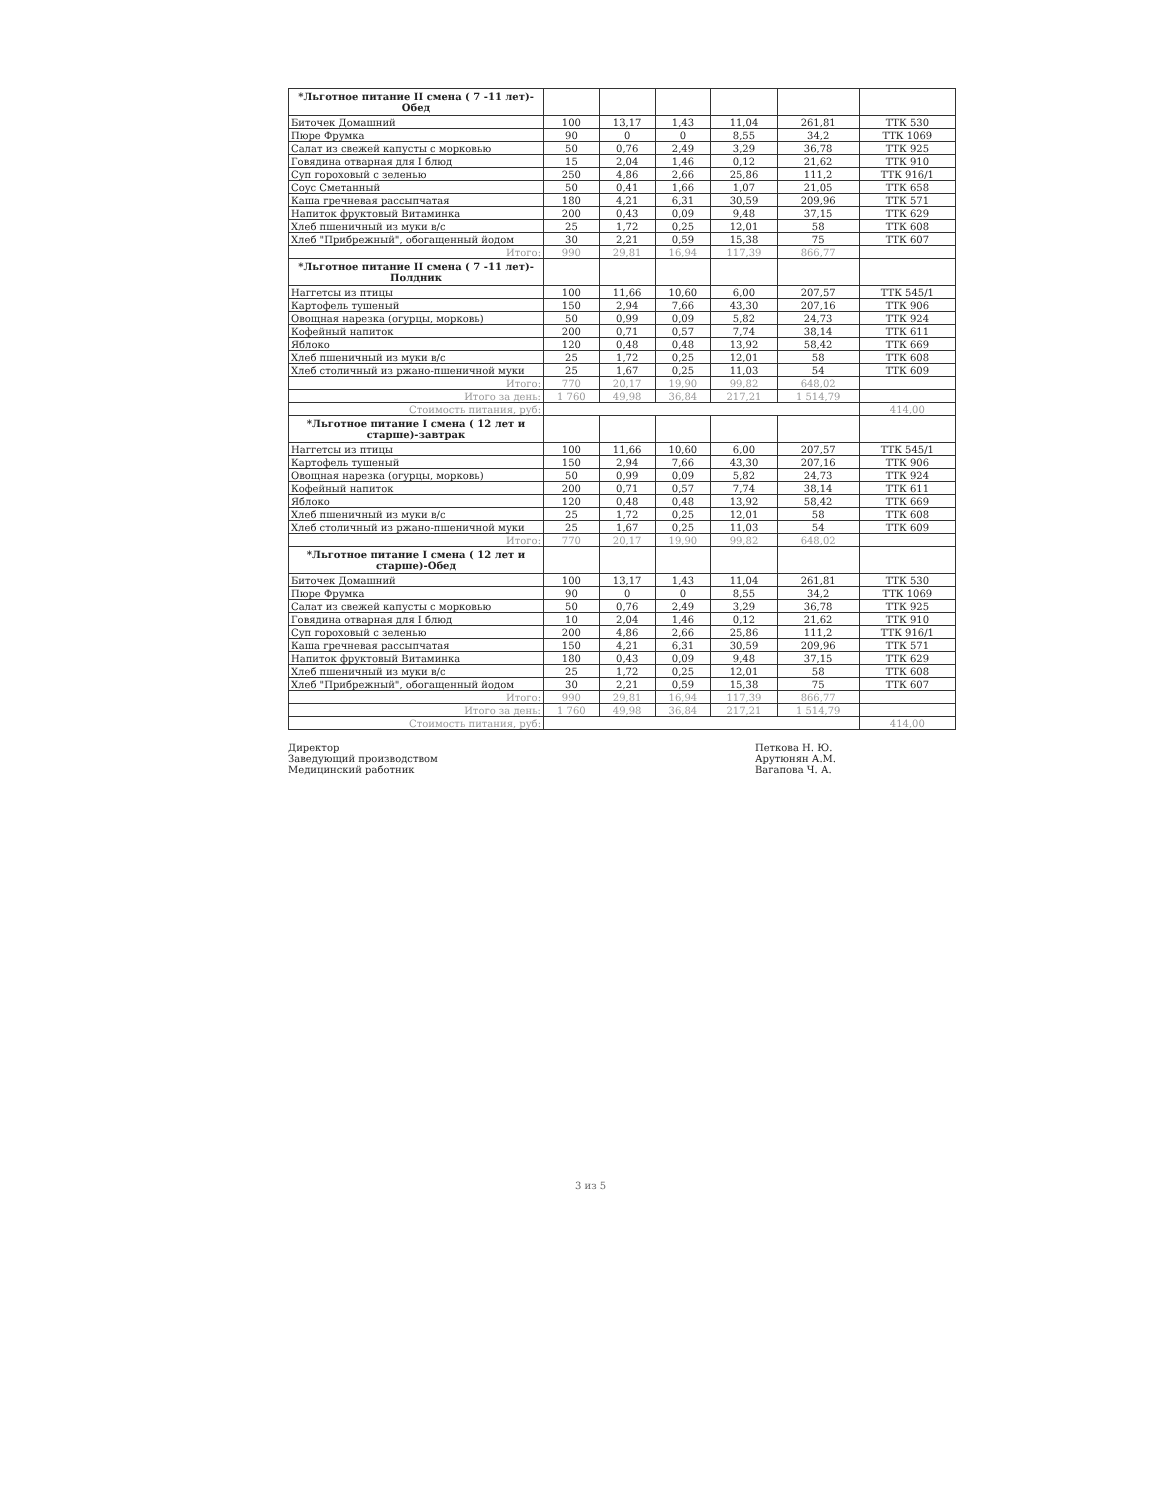| *Льготное питание II смена ( 7 -11 лет)-Обед | | | | | | |
| --- | --- | --- | --- | --- | --- | --- |
| Биточек Домашний | 100 | 13,17 | 1,43 | 11,04 | 261,81 | ТТК 530 |
| Пюре Фрумка | 90 | 0 | 0 | 8,55 | 34,2 | ТТК 1069 |
| Салат из свежей капусты с морковью | 50 | 0,76 | 2,49 | 3,29 | 36,78 | ТТК 925 |
| Говядина отварная для I блюд | 15 | 2,04 | 1,46 | 0,12 | 21,62 | ТТК 910 |
| Суп гороховый с зеленью | 250 | 4,86 | 2,66 | 25,86 | 111,2 | ТТК 916/1 |
| Соус Сметанный | 50 | 0,41 | 1,66 | 1,07 | 21,05 | ТТК 658 |
| Каша гречневая рассыпчатая | 180 | 4,21 | 6,31 | 30,59 | 209,96 | ТТК 571 |
| Напиток фруктовый Витаминка | 200 | 0,43 | 0,09 | 9,48 | 37,15 | ТТК 629 |
| Хлеб пшеничный из муки в/с | 25 | 1,72 | 0,25 | 12,01 | 58 | ТТК 608 |
| Хлеб "Прибрежный", обогащенный йодом | 30 | 2,21 | 0,59 | 15,38 | 75 | ТТК 607 |
| Итого: | 990 | 29,81 | 16,94 | 117,39 | 866,77 | |
| *Льготное питание II смена ( 7 -11 лет)-Полдник | | | | | | |
| Наггетсы из птицы | 100 | 11,66 | 10,60 | 6,00 | 207,57 | ТТК 545/1 |
| Картофель тушеный | 150 | 2,94 | 7,66 | 43,30 | 207,16 | ТТК 906 |
| Овощная нарезка (огурцы, морковь) | 50 | 0,99 | 0,09 | 5,82 | 24,73 | ТТК 924 |
| Кофейный напиток | 200 | 0,71 | 0,57 | 7,74 | 38,14 | ТТК 611 |
| Яблоко | 120 | 0,48 | 0,48 | 13,92 | 58,42 | ТТК 669 |
| Хлеб пшеничный из муки в/с | 25 | 1,72 | 0,25 | 12,01 | 58 | ТТК 608 |
| Хлеб столичный из ржано-пшеничной муки | 25 | 1,67 | 0,25 | 11,03 | 54 | ТТК 609 |
| Итого: | 770 | 20,17 | 19,90 | 99,82 | 648,02 | |
| Итого за день: | 1 760 | 49,98 | 36,84 | 217,21 | 1 514,79 | |
| Стоимость питания, руб: | | | | | | 414,00 |
| *Льготное питание I смена ( 12 лет и старше)-завтрак | | | | | | |
| Наггетсы из птицы | 100 | 11,66 | 10,60 | 6,00 | 207,57 | ТТК 545/1 |
| Картофель тушеный | 150 | 2,94 | 7,66 | 43,30 | 207,16 | ТТК 906 |
| Овощная нарезка (огурцы, морковь) | 50 | 0,99 | 0,09 | 5,82 | 24,73 | ТТК 924 |
| Кофейный напиток | 200 | 0,71 | 0,57 | 7,74 | 38,14 | ТТК 611 |
| Яблоко | 120 | 0,48 | 0,48 | 13,92 | 58,42 | ТТК 669 |
| Хлеб пшеничный из муки в/с | 25 | 1,72 | 0,25 | 12,01 | 58 | ТТК 608 |
| Хлеб столичный из ржано-пшеничной муки | 25 | 1,67 | 0,25 | 11,03 | 54 | ТТК 609 |
| Итого: | 770 | 20,17 | 19,90 | 99,82 | 648,02 | |
| *Льготное питание I смена ( 12 лет и старше)-Обед | | | | | | |
| Биточек Домашний | 100 | 13,17 | 1,43 | 11,04 | 261,81 | ТТК 530 |
| Пюре Фрумка | 90 | 0 | 0 | 8,55 | 34,2 | ТТК 1069 |
| Салат из свежей капусты с морковью | 50 | 0,76 | 2,49 | 3,29 | 36,78 | ТТК 925 |
| Говядина отварная для I блюд | 10 | 2,04 | 1,46 | 0,12 | 21,62 | ТТК 910 |
| Суп гороховый с зеленью | 200 | 4,86 | 2,66 | 25,86 | 111,2 | ТТК 916/1 |
| Каша гречневая рассыпчатая | 150 | 4,21 | 6,31 | 30,59 | 209,96 | ТТК 571 |
| Напиток фруктовый Витаминка | 180 | 0,43 | 0,09 | 9,48 | 37,15 | ТТК 629 |
| Хлеб пшеничный из муки в/с | 25 | 1,72 | 0,25 | 12,01 | 58 | ТТК 608 |
| Хлеб "Прибрежный", обогащенный йодом | 30 | 2,21 | 0,59 | 15,38 | 75 | ТТК 607 |
| Итого: | 990 | 29,81 | 16,94 | 117,39 | 866,77 | |
| Итого за день: | 1 760 | 49,98 | 36,84 | 217,21 | 1 514,79 | |
| Стоимость питания, руб: | | | | | | 414,00 |
Директор
Заведующий производством
Медицинский работник
Петкова Н. Ю.
Арутюнян А.М.
Вагапова Ч. А.
3 из 5